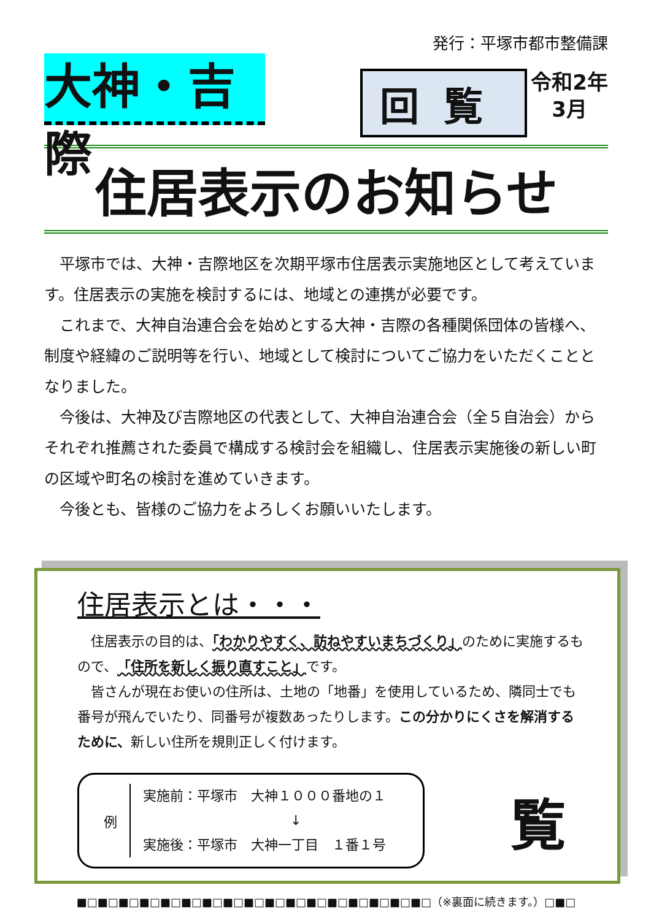発行：平塚市都市整備課
大神・吉際
回覧
令和2年
3月
住居表示のお知らせ
　平塚市では、大神・吉際地区を次期平塚市住居表示実施地区として考えています。住居表示の実施を検討するには、地域との連携が必要です。
　これまで、大神自治連合会を始めとする大神・吉際の各種関係団体の皆様へ、制度や経緯のご説明等を行い、地域として検討についてご協力をいただくこととなりました。
　今後は、大神及び吉際地区の代表として、大神自治連合会（全５自治会）からそれぞれ推薦された委員で構成する検討会を組織し、住居表示実施後の新しい町の区域や町名の検討を進めていきます。
　今後とも、皆様のご協力をよろしくお願いいたします。
住居表示とは・・・
　住居表示の目的は、「わかりやすく、訪ねやすいまちづくり」のために実施するもので、「住所を新しく振り直すこと」です。
　皆さんが現在お使いの住所は、土地の「地番」を使用しているため、隣同士でも番号が飛んでいたり、同番号が複数あったりします。この分かりにくさを解消するために、新しい住所を規則正しく付けます。
例
実施前：平塚市　大神１０００番地の１
↓
実施後：平塚市　大神一丁目　１番１号
覧
■□■□■□■□■□■□■□■□■□■□■□■□■□■□■□■□■□（※裏面に続きます。）□■□